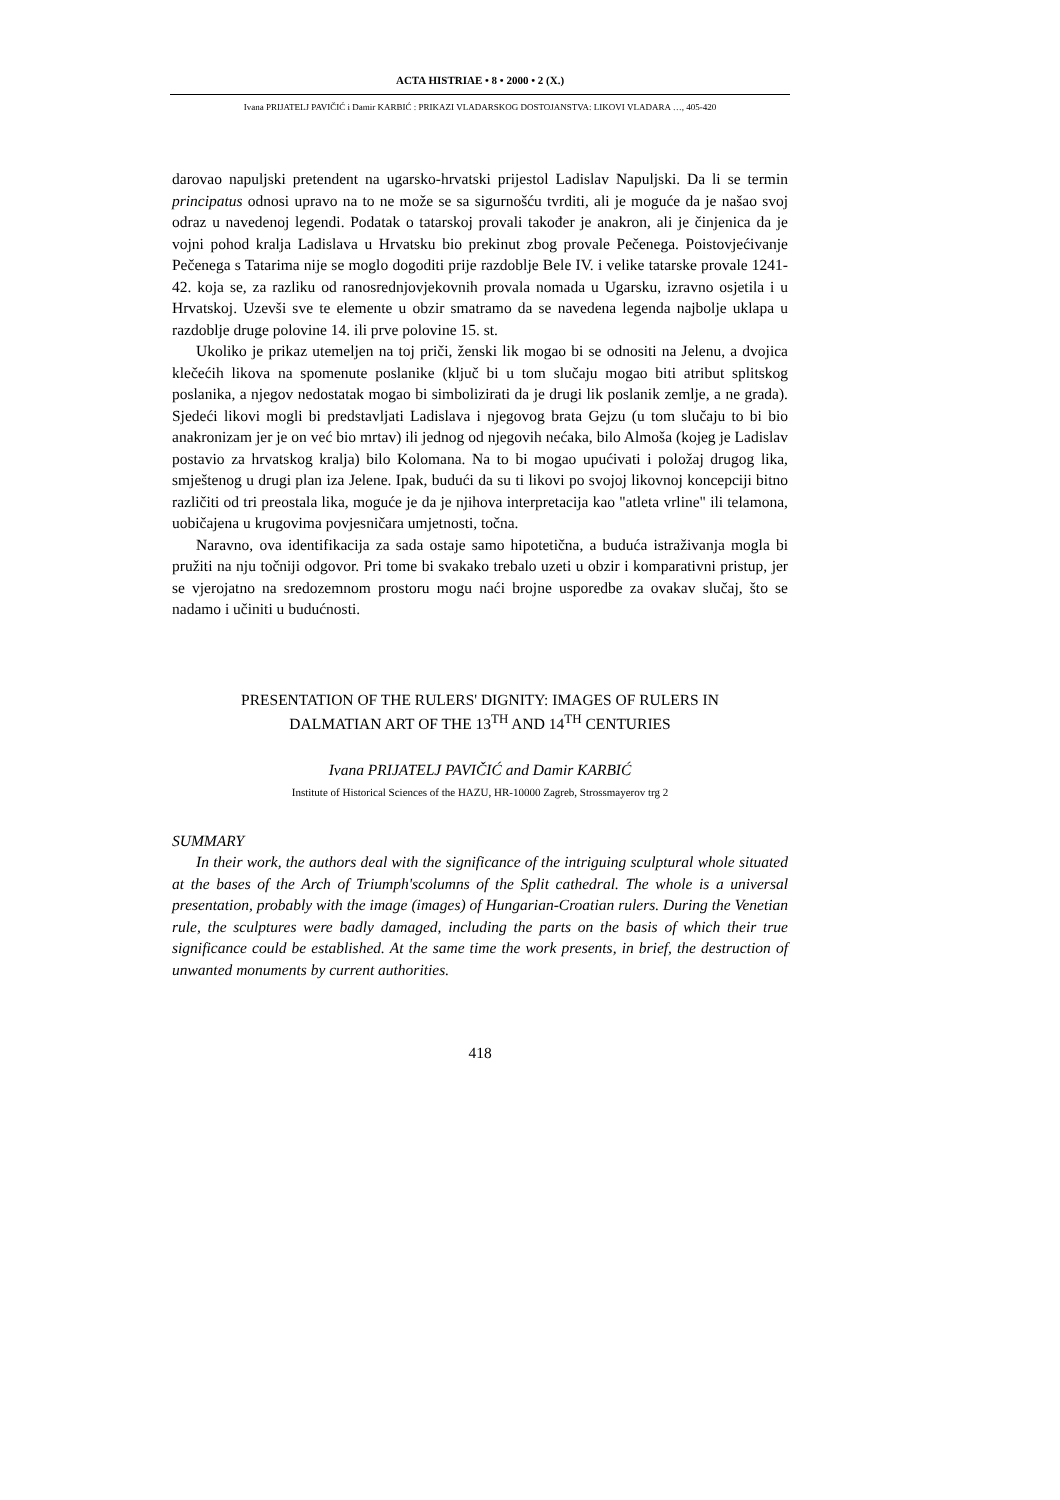ACTA HISTRIAE • 8 • 2000 • 2 (X.)
Ivana PRIJATELJ PAVIČIĆ i Damir KARBIĆ : PRIKAZI VLADARSKOG DOSTOJANSTVA: LIKOVI VLADARA …, 405-420
darovao napuljski pretendent na ugarsko-hrvatski prijestol Ladislav Napuljski. Da li se termin principatus odnosi upravo na to ne može se sa sigurnošću tvrditi, ali je moguće da je našao svoj odraz u navedenoj legendi. Podatak o tatarskoj provali također je anakron, ali je činjenica da je vojni pohod kralja Ladislava u Hrvatsku bio prekinut zbog provale Pečenega. Poistovjećivanje Pečenega s Tatarima nije se moglo dogoditi prije razdoblje Bele IV. i velike tatarske provale 1241-42. koja se, za razliku od ranosrednjovjekovnih provala nomada u Ugarsku, izravno osjetila i u Hrvatskoj. Uzevši sve te elemente u obzir smatramo da se navedena legenda najbolje uklapa u razdoblje druge polovine 14. ili prve polovine 15. st.
Ukoliko je prikaz utemeljen na toj priči, ženski lik mogao bi se odnositi na Jelenu, a dvojica klečećih likova na spomenute poslanike (ključ bi u tom slučaju mogao biti atribut splitskog poslanika, a njegov nedostatak mogao bi simbolizirati da je drugi lik poslanik zemlje, a ne grada). Sjedeći likovi mogli bi predstavljati Ladislava i njegovog brata Gejzu (u tom slučaju to bi bio anakronizam jer je on već bio mrtav) ili jednog od njegovih nećaka, bilo Almoša (kojeg je Ladislav postavio za hrvatskog kralja) bilo Kolomana. Na to bi mogao upućivati i položaj drugog lika, smještenog u drugi plan iza Jelene. Ipak, budući da su ti likovi po svojoj likovnoj koncepciji bitno različiti od tri preostala lika, moguće je da je njihova interpretacija kao "atleta vrline" ili telamona, uobičajena u krugovima povjesničara umjetnosti, točna.
Naravno, ova identifikacija za sada ostaje samo hipotetična, a buduća istraživanja mogla bi pružiti na nju točniji odgovor. Pri tome bi svakako trebalo uzeti u obzir i komparativni pristup, jer se vjerojatno na sredozemnom prostoru mogu naći brojne usporedbe za ovakav slučaj, što se nadamo i učiniti u budućnosti.
PRESENTATION OF THE RULERS' DIGNITY: IMAGES OF RULERS IN
DALMATIAN ART OF THE 13<sup>TH</sup> AND 14<sup>TH</sup> CENTURIES
Ivana PRIJATELJ PAVIČIĆ and Damir KARBIĆ
Institute of Historical Sciences of the HAZU, HR-10000 Zagreb, Strossmayerov trg 2
SUMMARY
In their work, the authors deal with the significance of the intriguing sculptural whole situated at the bases of the Arch of Triumph'scolumns of the Split cathedral. The whole is a universal presentation, probably with the image (images) of Hungarian-Croatian rulers. During the Venetian rule, the sculptures were badly damaged, including the parts on the basis of which their true significance could be established. At the same time the work presents, in brief, the destruction of unwanted monuments by current authorities.
418